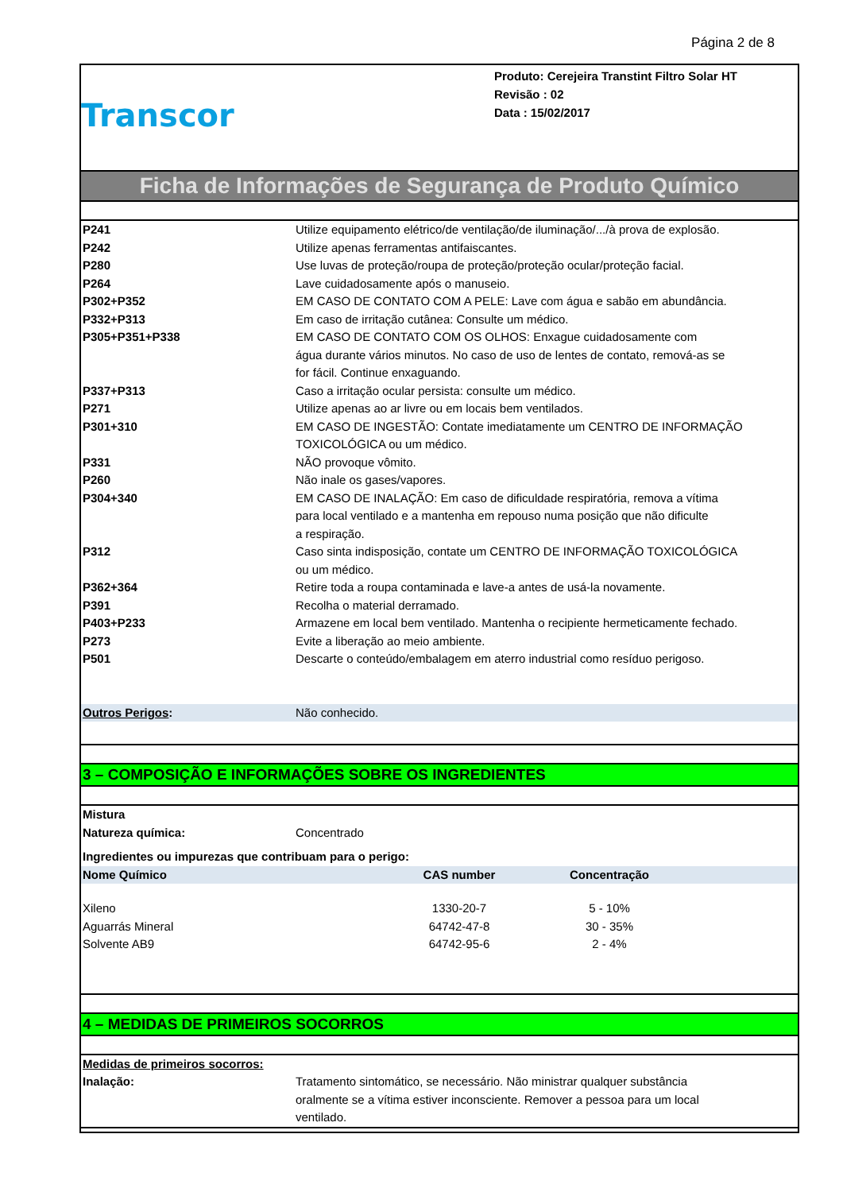Página 2 de 8
Transcor
Produto: Cerejeira Transtint Filtro Solar HT
Revisão : 02
Data : 15/02/2017
Ficha de Informações de Segurança de Produto Químico
| P241 | Utilize equipamento elétrico/de ventilação/de iluminação/.../à prova de explosão. |
| P242 | Utilize apenas ferramentas antifaiscantes. |
| P280 | Use luvas de proteção/roupa de proteção/proteção ocular/proteção facial. |
| P264 | Lave cuidadosamente após o manuseio. |
| P302+P352 | EM CASO DE CONTATO COM A PELE: Lave com água e sabão em abundância. |
| P332+P313 | Em caso de irritação cutânea: Consulte um médico. |
| P305+P351+P338 | EM CASO DE CONTATO COM OS OLHOS: Enxague cuidadosamente com água durante vários minutos. No caso de uso de lentes de contato, remová-as se for fácil. Continue enxaguando. |
| P337+P313 | Caso a irritação ocular persista: consulte um médico. |
| P271 | Utilize apenas ao ar livre ou em locais bem ventilados. |
| P301+310 | EM CASO DE INGESTÃO: Contate imediatamente um CENTRO DE INFORMAÇÃO TOXICOLÓGICA ou um médico. |
| P331 | NÃO provoque vômito. |
| P260 | Não inale os gases/vapores. |
| P304+340 | EM CASO DE INALAÇÃO: Em caso de dificuldade respiratória, remova a vítima para local ventilado e a mantenha em repouso numa posição que não dificulte a respiração. |
| P312 | Caso sinta indisposição, contate um CENTRO DE INFORMAÇÃO TOXICOLÓGICA ou um médico. |
| P362+364 | Retire toda a roupa contaminada e lave-a antes de usá-la novamente. |
| P391 | Recolha o material derramado. |
| P403+P233 | Armazene em local bem ventilado. Mantenha o recipiente hermeticamente fechado. |
| P273 | Evite a liberação ao meio ambiente. |
| P501 | Descarte o conteúdo/embalagem em aterro industrial como resíduo perigoso. |
| Outros Perigos : | Não conhecido. |
3 – COMPOSIÇÃO E INFORMAÇÕES SOBRE OS INGREDIENTES
| Mistura | |
| Natureza química: | Concentrado |
| Ingredientes ou impurezas que contribuam para o perigo: | | | |
| Nome Químico | CAS number | Concentração | |
| Xileno | 1330-20-7 | 5 - 10% | |
| Aguarrás Mineral | 64742-47-8 | 30 - 35% | |
| Solvente AB9 | 64742-95-6 | 2 - 4% | |
4 – MEDIDAS DE PRIMEIROS SOCORROS
| Medidas de primeiros socorros: | |
| Inalação: | Tratamento sintomático, se necessário. Não ministrar qualquer substância oralmente se a vítima estiver inconsciente. Remover a pessoa para um local ventilado. |